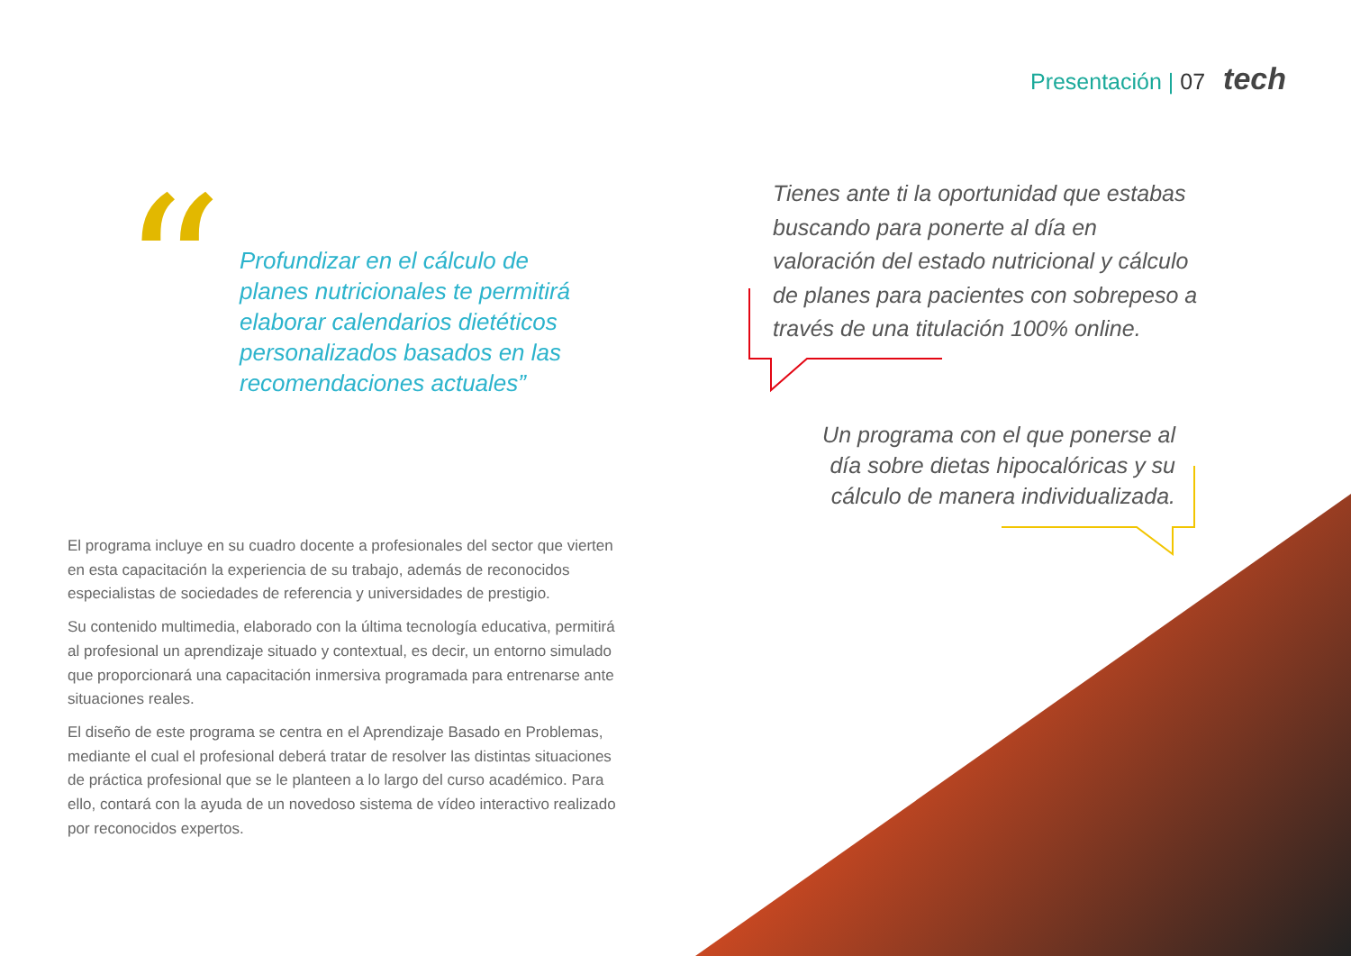Presentación | 07 tech
“
Profundizar en el cálculo de planes nutricionales te permitirá elaborar calendarios dietéticos personalizados basados en las recomendaciones actuales”
Tienes ante ti la oportunidad que estabas buscando para ponerte al día en valoración del estado nutricional y cálculo de planes para pacientes con sobrepeso a través de una titulación 100% online.
Un programa con el que ponerse al día sobre dietas hipocalóricas y su cálculo de manera individualizada.
El programa incluye en su cuadro docente a profesionales del sector que vierten en esta capacitación la experiencia de su trabajo, además de reconocidos especialistas de sociedades de referencia y universidades de prestigio.
Su contenido multimedia, elaborado con la última tecnología educativa, permitirá al profesional un aprendizaje situado y contextual, es decir, un entorno simulado que proporcionará una capacitación inmersiva programada para entrenarse ante situaciones reales.
El diseño de este programa se centra en el Aprendizaje Basado en Problemas, mediante el cual el profesional deberá tratar de resolver las distintas situaciones de práctica profesional que se le planteen a lo largo del curso académico. Para ello, contará con la ayuda de un novedoso sistema de vídeo interactivo realizado por reconocidos expertos.